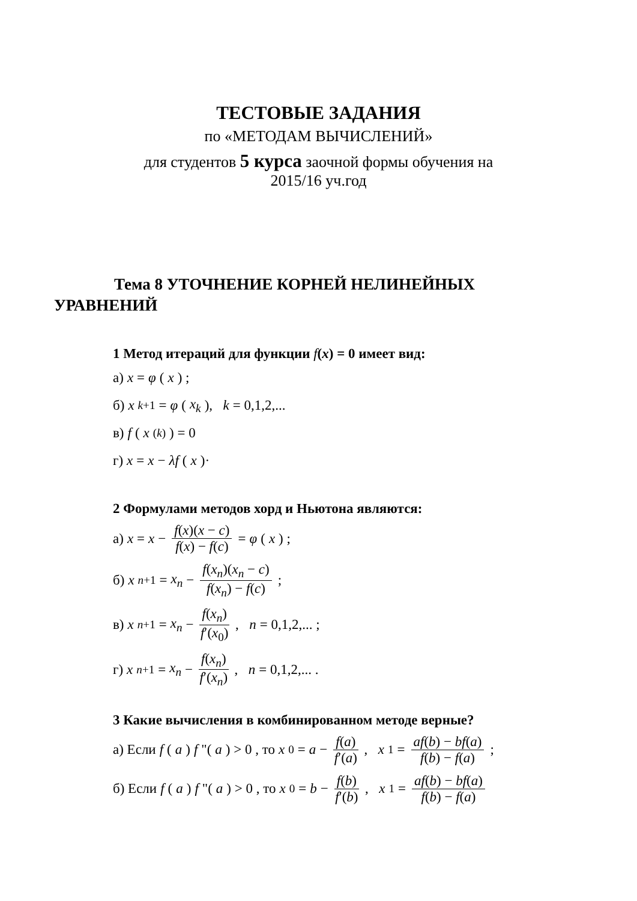ТЕСТОВЫЕ ЗАДАНИЯ
по «МЕТОДАМ ВЫЧИСЛЕНИЙ»
для студентов 5 курса заочной формы обучения на
2015/16 уч.год
Тема 8 УТОЧНЕНИЕ КОРНЕЙ НЕЛИНЕЙНЫХ
УРАВНЕНИЙ
1 Метод итераций для функции f(x) = 0 имеет вид:
а) x = φ (x) ;
б) x<sub>k+1</sub> = φ (x<sub>k</sub>), k = 0,1,2,...
в) f (x<sup>(k)</sup>) = 0
г) x = x − λf (x)·
2 Формулами методов хорд и Ньютона являются:
а) x = x − f(x)(x − c) f(x) − f(c) = φ (x) ;
б) x<sub>n+1</sub> = x<sub>n</sub> − f(x<sub>n</sub>)(x<sub>n</sub> − c) f(x<sub>n</sub>) − f(c) ;
в) x<sub>n+1</sub> = x<sub>n</sub> − f(x<sub>n</sub>) f′(x<sub>0</sub>), n = 0,1,2,... ;
г) x<sub>n+1</sub> = x<sub>n</sub> − f(x<sub>n</sub>) f′(x<sub>n</sub>), n = 0,1,2,... .
3 Какие вычисления в комбинированном методе верные?
а) Если f (a) f "(a) > 0 , то x<sub>0</sub> = a − f(a) f′(a), x<sub>1</sub> = af(b) − bf(a) f(b) − f(a) ;
б) Если f (a) f "(a) > 0 , то x<sub>0</sub> = b − f(b) f′(b), x<sub>1</sub> = af(b) − bf(a) f(b) − f(a)